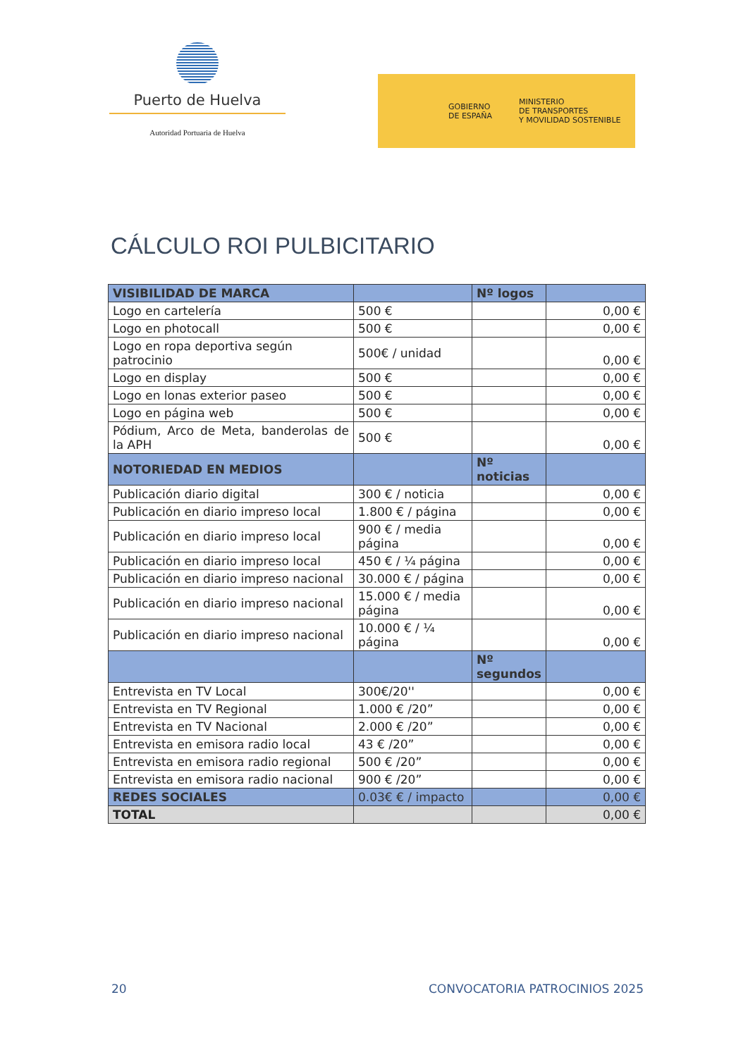Puerto de Huelva
Autoridad Portuaria de Huelva
GOBIERNO
DE ESPAÑA
MINISTERIO
DE TRANSPORTES
Y MOVILIDAD SOSTENIBLE
CÁLCULO ROI PULBICITARIO
| VISIBILIDAD DE MARCA | | Nº logos | |
| Logo en cartelería | 500 € | | 0,00 € |
| Logo en photocall | 500 € | | 0,00 € |
| Logo en ropa deportiva según patrocinio | 500€ / unidad | | 0,00 € |
| Logo en display | 500 € | | 0,00 € |
| Logo en lonas exterior paseo | 500 € | | 0,00 € |
| Logo en página web | 500 € | | 0,00 € |
| Pódium, Arco de Meta, banderolas de la APH | 500 € | | 0,00 € |
| NOTORIEDAD EN MEDIOS | | Nº noticias | |
| Publicación diario digital | 300 € / noticia | | 0,00 € |
| Publicación en diario impreso local | 1.800 € / página | | 0,00 € |
| Publicación en diario impreso local | 900 € / media página | | 0,00 € |
| Publicación en diario impreso local | 450 € / ¼ página | | 0,00 € |
| Publicación en diario impreso nacional | 30.000 € / página | | 0,00 € |
| Publicación en diario impreso nacional | 15.000 € / media página | | 0,00 € |
| Publicación en diario impreso nacional | 10.000 € / ¼ página | | 0,00 € |
| | | Nº segundos | |
| Entrevista en TV Local | 300€/20'' | | 0,00 € |
| Entrevista en TV Regional | 1.000 € /20” | | 0,00 € |
| Entrevista en TV Nacional | 2.000 € /20” | | 0,00 € |
| Entrevista en emisora radio local | 43 € /20” | | 0,00 € |
| Entrevista en emisora radio regional | 500 € /20” | | 0,00 € |
| Entrevista en emisora radio nacional | 900 € /20” | | 0,00 € |
| REDES SOCIALES | 0.03€ € / impacto | | 0,00 € |
| TOTAL | | | 0,00 € |
20 CONVOCATORIA PATROCINIOS 2025